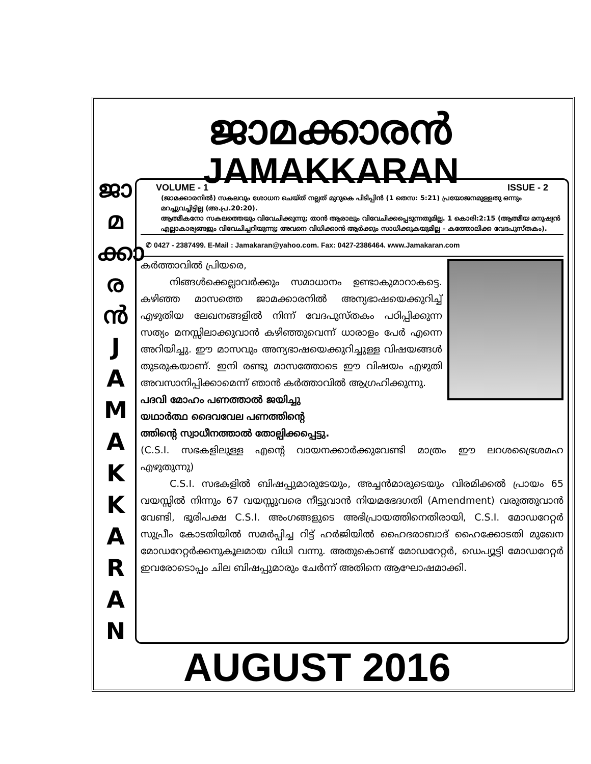ജാമക്കാരൻ
JAMAKKARAN
ജാ
മ
ക്കാ
ര
ൻ
J
A
M
A
K
K
A
R
A
N
VOLUME - 1 ISSUE - 2
(ജാമക്കാരനിൽ) സകലവും ശോധന ചെയ്ത് നല്ലത് മുറുകെ പിടിപ്പിൻ (1 തെസ: 5:21) പ്രയോജനമുള്ളതു ഒന്നും മറച്ചുവച്ചിട്ടില്ല (അ.പ്ര.20:20).
ആത്മീകനോ സകലത്തെയും വിവേചിക്കുന്നു; താൻ ആരാലും വിവേചിക്കപ്പെടുന്നതുമില്ല. 1 കൊരി:2:15 (ആത്മീയ മനുഷ്യൻ എല്ലാകാര്യങ്ങളും വിവേചിച്ചറിയുന്നു; അവനെ വിധിക്കാൻ ആർക്കും സാധിക്കുകയുമില്ല – കത്തോലിക്ക വേദപുസ്തകം).
✆ 0427 - 2387499. E-Mail : Jamakaran@yahoo.com. Fax: 0427-2386464. www.Jamakaran.com
കർത്താവിൽ പ്രിയരെ,
   നിങ്ങൾക്കെല്ലാവർക്കും സമാധാനം ഉണ്ടാകുമാറാകട്ടെ. കഴിഞ്ഞ മാസത്തെ ജാമക്കാരനിൽ അന്യഭാഷയെക്കുറിച്ച് എഴുതിയ ലേഖനങ്ങളിൽ നിന്ന് വേദപുസ്തകം പഠിപ്പിക്കുന്ന സത്യം മനസ്സിലാക്കുവാൻ കഴിഞ്ഞുവെന്ന് ധാരാളം പേർ എന്നെ അറിയിച്ചു. ഈ മാസവും അന്യഭാഷയെക്കുറിച്ചുള്ള വിഷയങ്ങൾ തുടരുകയാണ്. ഇനി രണ്ടു മാസത്തോടെ ഈ വിഷയം എഴുതി അവസാനിപ്പിക്കാമെന്ന് ഞാൻ കർത്താവിൽ ആഗ്രഹിക്കുന്നു.
പദവി മോഹം പണത്താൽ ജയിച്ചു
യഥാർത്ഥ ദൈവവേല പണത്തിന്റെ
ത്തിന്റെ സ്വാധീനത്താൽ തോല്പിക്കപ്പെട്ടു.
(C.S.I. സഭകളിലുള്ള എന്റെ വായനക്കാർക്കുവേണ്ടി മാത്രം ഈ ലറശഭ്രൈശമഹ എഴുതുന്നു)
   C.S.I. സഭകളിൽ ബിഷപ്പുമാരുടേയും, അച്ചൻമാരുടെയും വിരമിക്കൽ പ്രായം 65 വയസ്സിൽ നിന്നും 67 വയസ്സുവരെ നീട്ടുവാൻ നിയമഭേദഗതി (Amendment) വരുത്തുവാൻ വേണ്ടി, ഭൂരിപക്ഷ C.S.I. അംഗങ്ങളുടെ അഭിപ്രായത്തിനെതിരായി, C.S.I. മോഡറേറ്റർ സുപ്രീം കോടതിയിൽ സമർപ്പിച്ച റിട്ട് ഹർജിയിൽ ഹൈദരാബാദ് ഹൈക്കോടതി മുഖേന മോഡറേറ്റർക്കനുകൂലമായ വിധി വന്നു. അതുകൊണ്ട് മോഡറേറ്റർ, ഡെപ്യൂട്ടി മോഡറേറ്റർ ഇവരോടൊപ്പം ചില ബിഷപ്പുമാരും ചേർന്ന് അതിനെ ആഘോഷമാക്കി.
AUGUST 2016